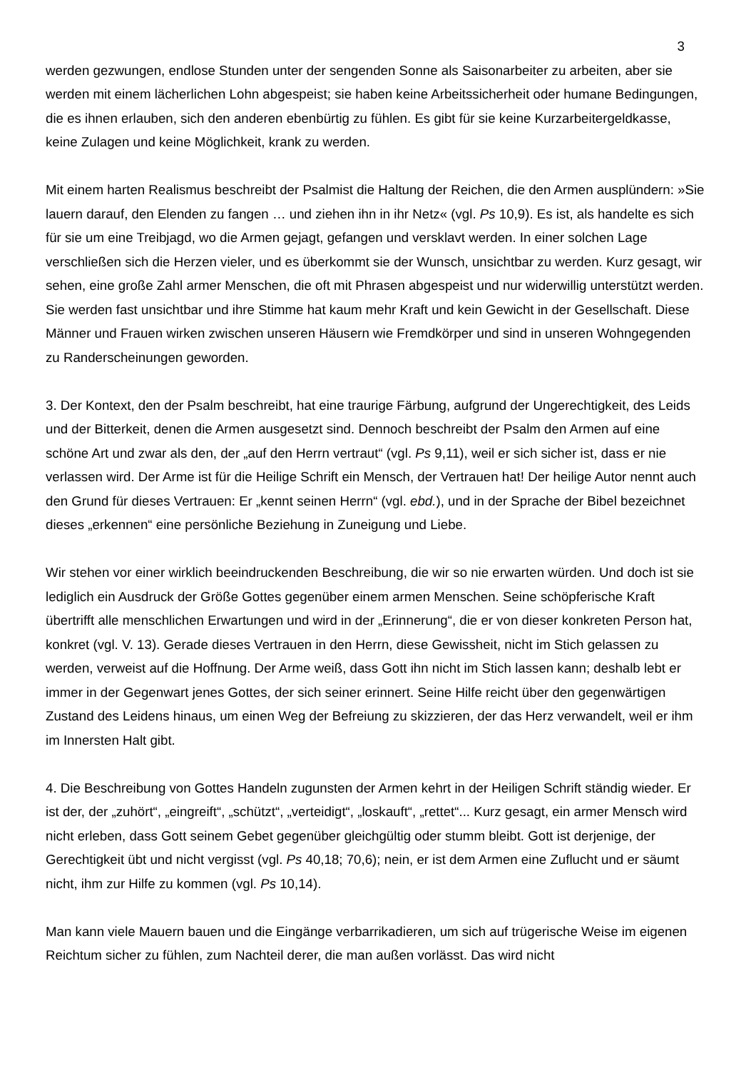3
werden gezwungen, endlose Stunden unter der sengenden Sonne als Saisonarbeiter zu arbeiten, aber sie werden mit einem lächerlichen Lohn abgespeist; sie haben keine Arbeitssicherheit oder humane Bedingungen, die es ihnen erlauben, sich den anderen ebenbürtig zu fühlen. Es gibt für sie keine Kurzarbeitergeldkasse, keine Zulagen und keine Möglichkeit, krank zu werden.
Mit einem harten Realismus beschreibt der Psalmist die Haltung der Reichen, die den Armen ausplündern: »Sie lauern darauf, den Elenden zu fangen … und ziehen ihn in ihr Netz« (vgl. Ps 10,9). Es ist, als handelte es sich für sie um eine Treibjagd, wo die Armen gejagt, gefangen und versklavt werden. In einer solchen Lage verschließen sich die Herzen vieler, und es überkommt sie der Wunsch, unsichtbar zu werden. Kurz gesagt, wir sehen, eine große Zahl armer Menschen, die oft mit Phrasen abgespeist und nur widerwillig unterstützt werden. Sie werden fast unsichtbar und ihre Stimme hat kaum mehr Kraft und kein Gewicht in der Gesellschaft. Diese Männer und Frauen wirken zwischen unseren Häusern wie Fremdkörper und sind in unseren Wohngegenden zu Randerscheinungen geworden.
3. Der Kontext, den der Psalm beschreibt, hat eine traurige Färbung, aufgrund der Ungerechtigkeit, des Leids und der Bitterkeit, denen die Armen ausgesetzt sind. Dennoch beschreibt der Psalm den Armen auf eine schöne Art und zwar als den, der „auf den Herrn vertraut“ (vgl. Ps 9,11), weil er sich sicher ist, dass er nie verlassen wird. Der Arme ist für die Heilige Schrift ein Mensch, der Vertrauen hat! Der heilige Autor nennt auch den Grund für dieses Vertrauen: Er „kennt seinen Herrn“ (vgl. ebd.), und in der Sprache der Bibel bezeichnet dieses „erkennen“ eine persönliche Beziehung in Zuneigung und Liebe.
Wir stehen vor einer wirklich beeindruckenden Beschreibung, die wir so nie erwarten würden. Und doch ist sie lediglich ein Ausdruck der Größe Gottes gegenüber einem armen Menschen. Seine schöpferische Kraft übertrifft alle menschlichen Erwartungen und wird in der „Erinnerung“, die er von dieser konkreten Person hat, konkret (vgl. V. 13). Gerade dieses Vertrauen in den Herrn, diese Gewissheit, nicht im Stich gelassen zu werden, verweist auf die Hoffnung. Der Arme weiß, dass Gott ihn nicht im Stich lassen kann; deshalb lebt er immer in der Gegenwart jenes Gottes, der sich seiner erinnert. Seine Hilfe reicht über den gegenwärtigen Zustand des Leidens hinaus, um einen Weg der Befreiung zu skizzieren, der das Herz verwandelt, weil er ihm im Innersten Halt gibt.
4. Die Beschreibung von Gottes Handeln zugunsten der Armen kehrt in der Heiligen Schrift ständig wieder. Er ist der, der „zuhört“, „eingreift“, „schützt“, „verteidigt“, „loskauft“, „rettet“... Kurz gesagt, ein armer Mensch wird nicht erleben, dass Gott seinem Gebet gegenüber gleichgültig oder stumm bleibt. Gott ist derjenige, der Gerechtigkeit übt und nicht vergisst (vgl. Ps 40,18; 70,6); nein, er ist dem Armen eine Zuflucht und er säumt nicht, ihm zur Hilfe zu kommen (vgl. Ps 10,14).
Man kann viele Mauern bauen und die Eingänge verbarrikadieren, um sich auf trügerische Weise im eigenen Reichtum sicher zu fühlen, zum Nachteil derer, die man außen vorlässt. Das wird nicht